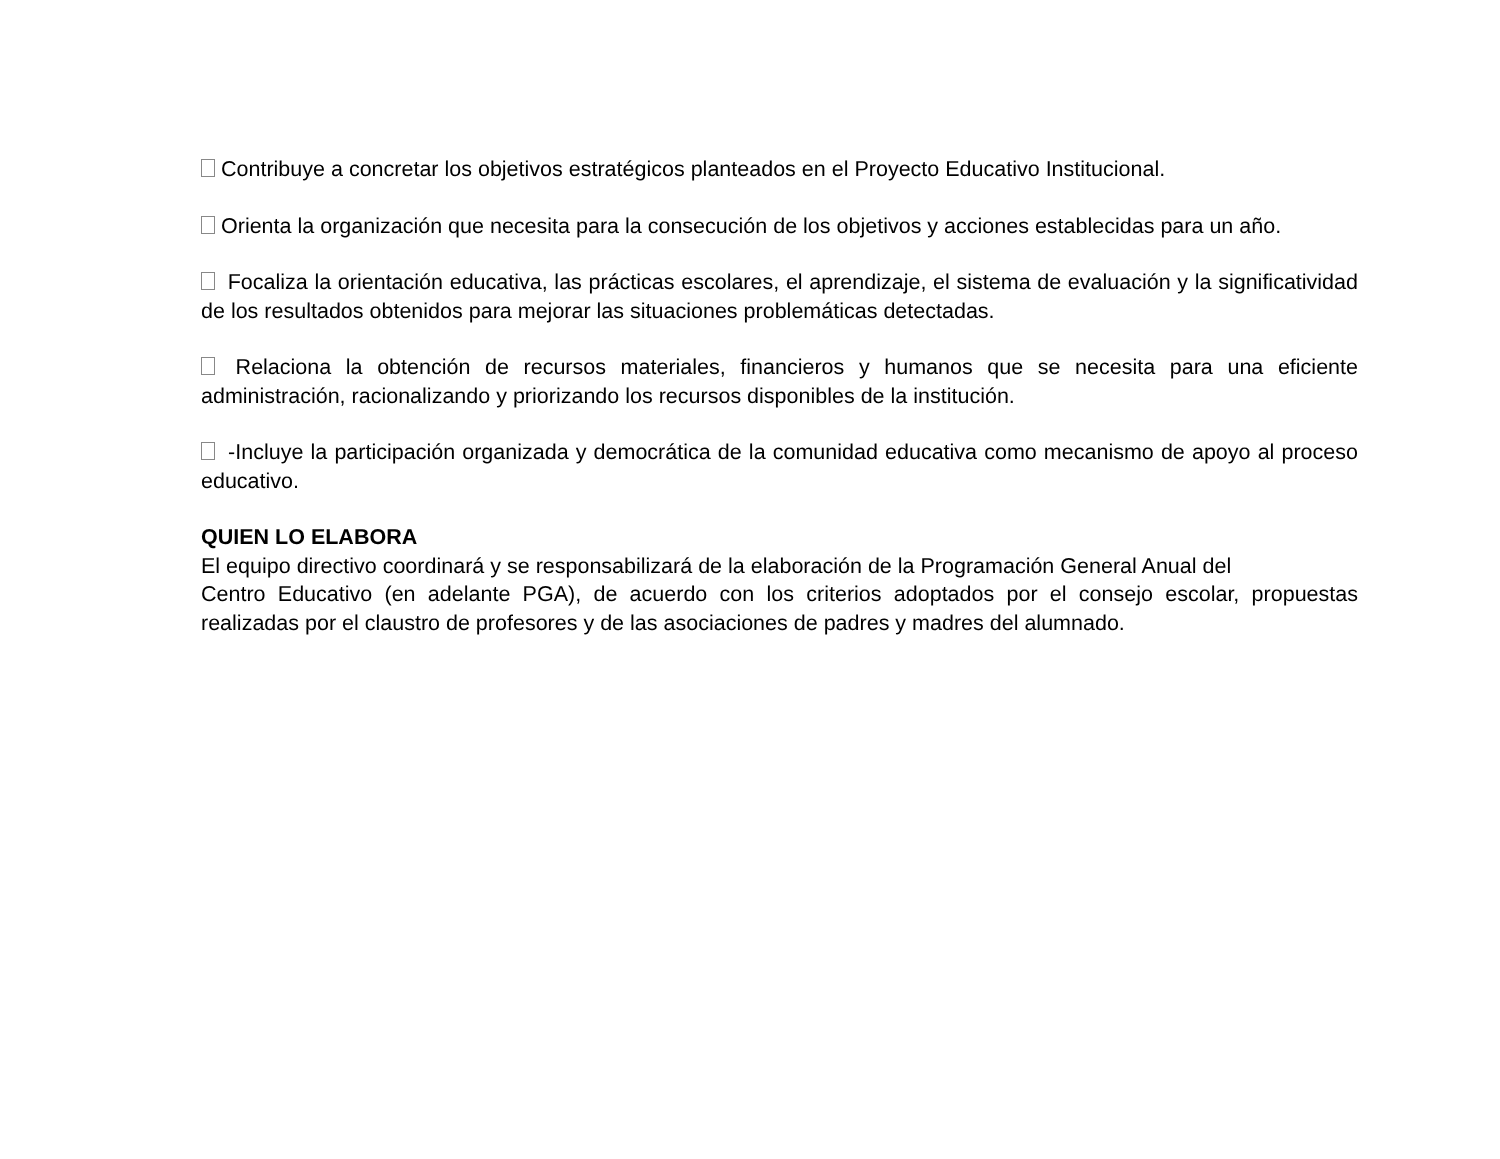Contribuye a concretar los objetivos estratégicos planteados en el Proyecto Educativo Institucional.
Orienta la organización que necesita para la consecución de los objetivos y acciones establecidas para un año.
Focaliza la orientación educativa, las prácticas escolares, el aprendizaje, el sistema de evaluación y la significatividad de los resultados obtenidos para mejorar las situaciones problemáticas detectadas.
Relaciona la obtención de recursos materiales, financieros y humanos que se necesita para una eficiente administración, racionalizando y priorizando los recursos disponibles de la institución.
-Incluye la participación organizada y democrática de la comunidad educativa como mecanismo de apoyo al proceso educativo.
QUIEN LO ELABORA
El equipo directivo coordinará y se responsabilizará de la elaboración de la Programación General Anual del
Centro Educativo (en adelante PGA), de acuerdo con los criterios adoptados por el consejo escolar, propuestas realizadas por el claustro de profesores y de las asociaciones de padres y madres del alumnado.